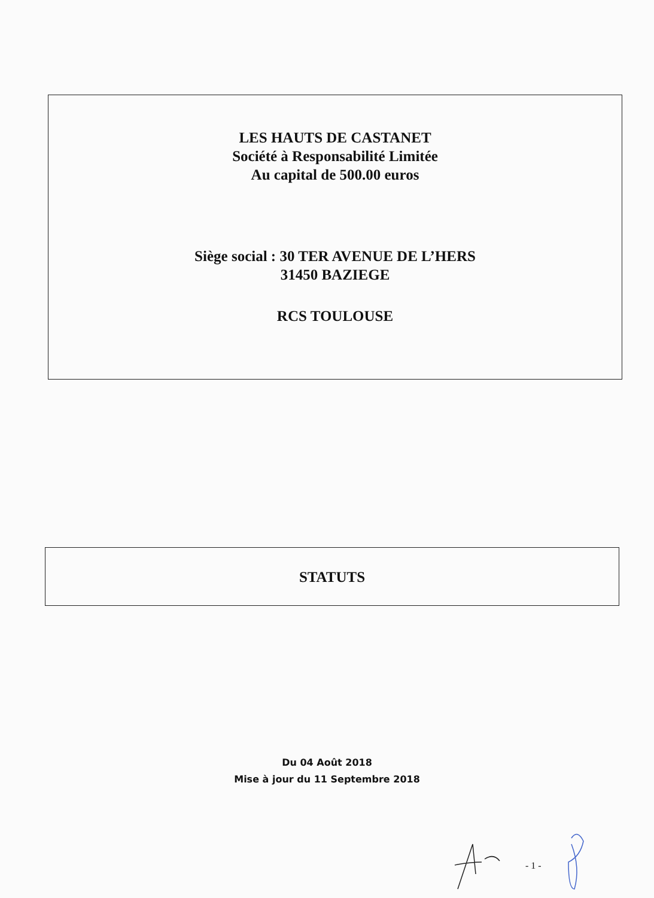LES HAUTS DE CASTANET
Société à Responsabilité Limitée
Au capital de 500.00 euros
Siège social : 30 TER AVENUE DE L’HERS
31450 BAZIEGE
RCS TOULOUSE
STATUTS
Du 04 Août 2018
Mise à jour du 11 Septembre 2018
- 1 -